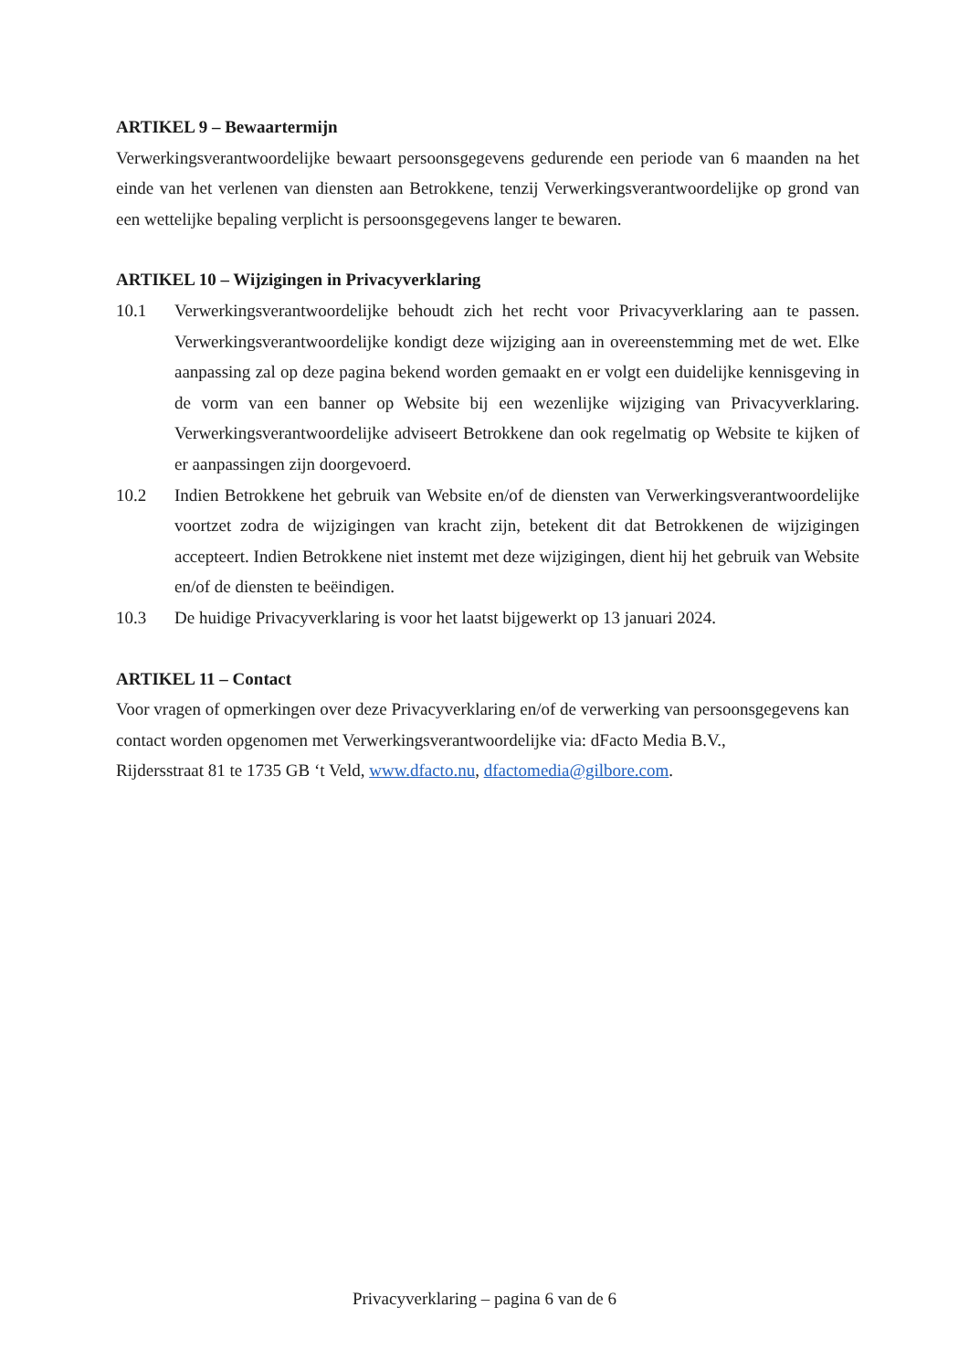ARTIKEL 9 – Bewaartermijn
Verwerkingsverantwoordelijke bewaart persoonsgegevens gedurende een periode van 6 maanden na het einde van het verlenen van diensten aan Betrokkene, tenzij Verwerkingsverantwoordelijke op grond van een wettelijke bepaling verplicht is persoonsgegevens langer te bewaren.
ARTIKEL 10 – Wijzigingen in Privacyverklaring
10.1 Verwerkingsverantwoordelijke behoudt zich het recht voor Privacyverklaring aan te passen. Verwerkingsverantwoordelijke kondigt deze wijziging aan in overeenstemming met de wet. Elke aanpassing zal op deze pagina bekend worden gemaakt en er volgt een duidelijke kennisgeving in de vorm van een banner op Website bij een wezenlijke wijziging van Privacyverklaring. Verwerkingsverantwoordelijke adviseert Betrokkene dan ook regelmatig op Website te kijken of er aanpassingen zijn doorgevoerd.
10.2 Indien Betrokkene het gebruik van Website en/of de diensten van Verwerkingsverantwoordelijke voortzet zodra de wijzigingen van kracht zijn, betekent dit dat Betrokkenen de wijzigingen accepteert. Indien Betrokkene niet instemt met deze wijzigingen, dient hij het gebruik van Website en/of de diensten te beëindigen.
10.3 De huidige Privacyverklaring is voor het laatst bijgewerkt op 13 januari 2024.
ARTIKEL 11 – Contact
Voor vragen of opmerkingen over deze Privacyverklaring en/of de verwerking van persoonsgegevens kan contact worden opgenomen met Verwerkingsverantwoordelijke via: dFacto Media B.V.,
Rijdersstraat 81 te 1735 GB ‘t Veld, www.dfacto.nu, dfactomedia@gilbore.com.
Privacyverklaring – pagina 6 van de 6